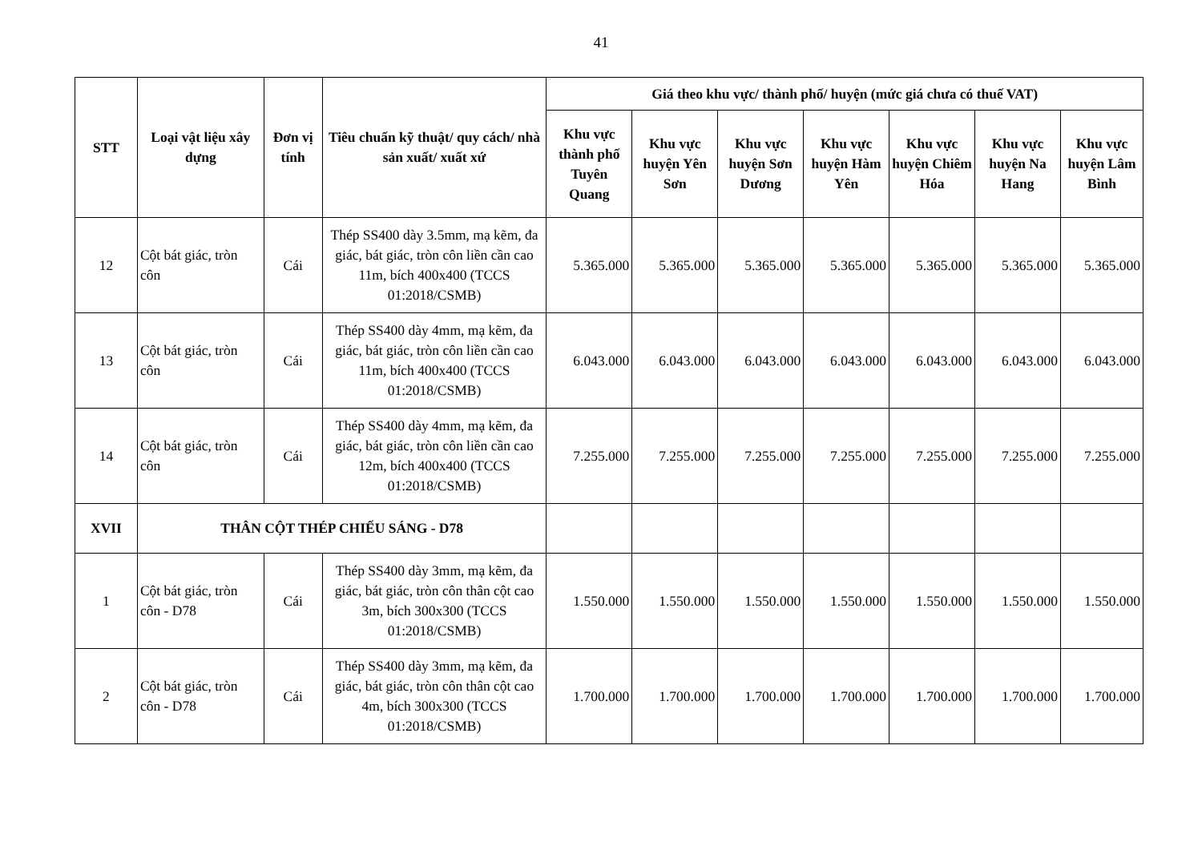41
| STT | Loại vật liệu xây dựng | Đơn vị tính | Tiêu chuẩn kỹ thuật/ quy cách/ nhà sản xuất/ xuất xứ | Giá theo khu vực/ thành phố/ huyện (mức giá chưa có thuế VAT) | | | | | | |
| --- | --- | --- | --- | --- | --- | --- | --- | --- | --- | --- |
| | | | | Khu vực thành phố Tuyên Quang | Khu vực huyện Yên Sơn | Khu vực huyện Sơn Dương | Khu vực huyện Hàm Yên | Khu vực huyện Chiêm Hóa | Khu vực huyện Na Hang | Khu vực huyện Lâm Bình |
| 12 | Cột bát giác, tròn côn | Cái | Thép SS400 dày 3.5mm, mạ kẽm, đa giác, bát giác, tròn côn liền cần cao 11m, bích 400x400 (TCCS 01:2018/CSMB) | 5.365.000 | 5.365.000 | 5.365.000 | 5.365.000 | 5.365.000 | 5.365.000 | 5.365.000 |
| 13 | Cột bát giác, tròn côn | Cái | Thép SS400 dày 4mm, mạ kẽm, đa giác, bát giác, tròn côn liền cần cao 11m, bích 400x400 (TCCS 01:2018/CSMB) | 6.043.000 | 6.043.000 | 6.043.000 | 6.043.000 | 6.043.000 | 6.043.000 | 6.043.000 |
| 14 | Cột bát giác, tròn côn | Cái | Thép SS400 dày 4mm, mạ kẽm, đa giác, bát giác, tròn côn liền cần cao 12m, bích 400x400 (TCCS 01:2018/CSMB) | 7.255.000 | 7.255.000 | 7.255.000 | 7.255.000 | 7.255.000 | 7.255.000 | 7.255.000 |
| XVII | THÂN CỘT THÉP CHIẾU SÁNG - D78 | | | | | | | | | |
| 1 | Cột bát giác, tròn côn - D78 | Cái | Thép SS400 dày 3mm, mạ kẽm, đa giác, bát giác, tròn côn thân cột cao 3m, bích 300x300 (TCCS 01:2018/CSMB) | 1.550.000 | 1.550.000 | 1.550.000 | 1.550.000 | 1.550.000 | 1.550.000 | 1.550.000 |
| 2 | Cột bát giác, tròn côn - D78 | Cái | Thép SS400 dày 3mm, mạ kẽm, đa giác, bát giác, tròn côn thân cột cao 4m, bích 300x300 (TCCS 01:2018/CSMB) | 1.700.000 | 1.700.000 | 1.700.000 | 1.700.000 | 1.700.000 | 1.700.000 | 1.700.000 |